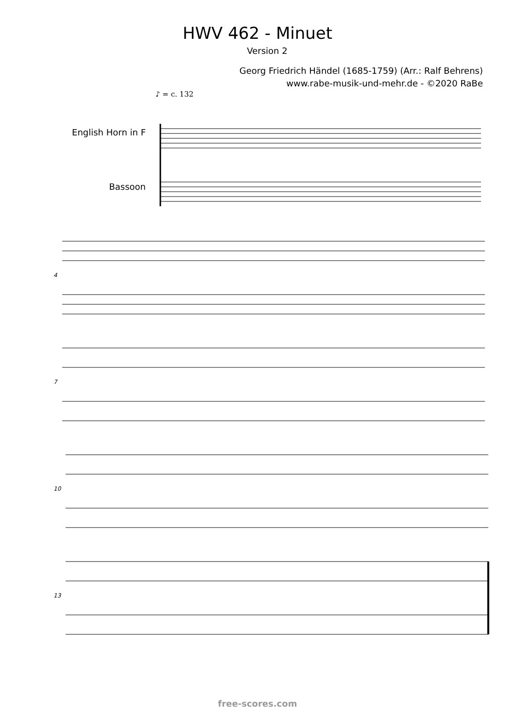HWV 462 - Minuet
Version 2
Georg Friedrich Händel (1685-1759) (Arr.: Ralf Behrens)
www.rabe-musik-und-mehr.de - ©2020 RaBe
♪ = c. 132
English Horn in F
Bassoon
4
7
10
13
free-scores.com